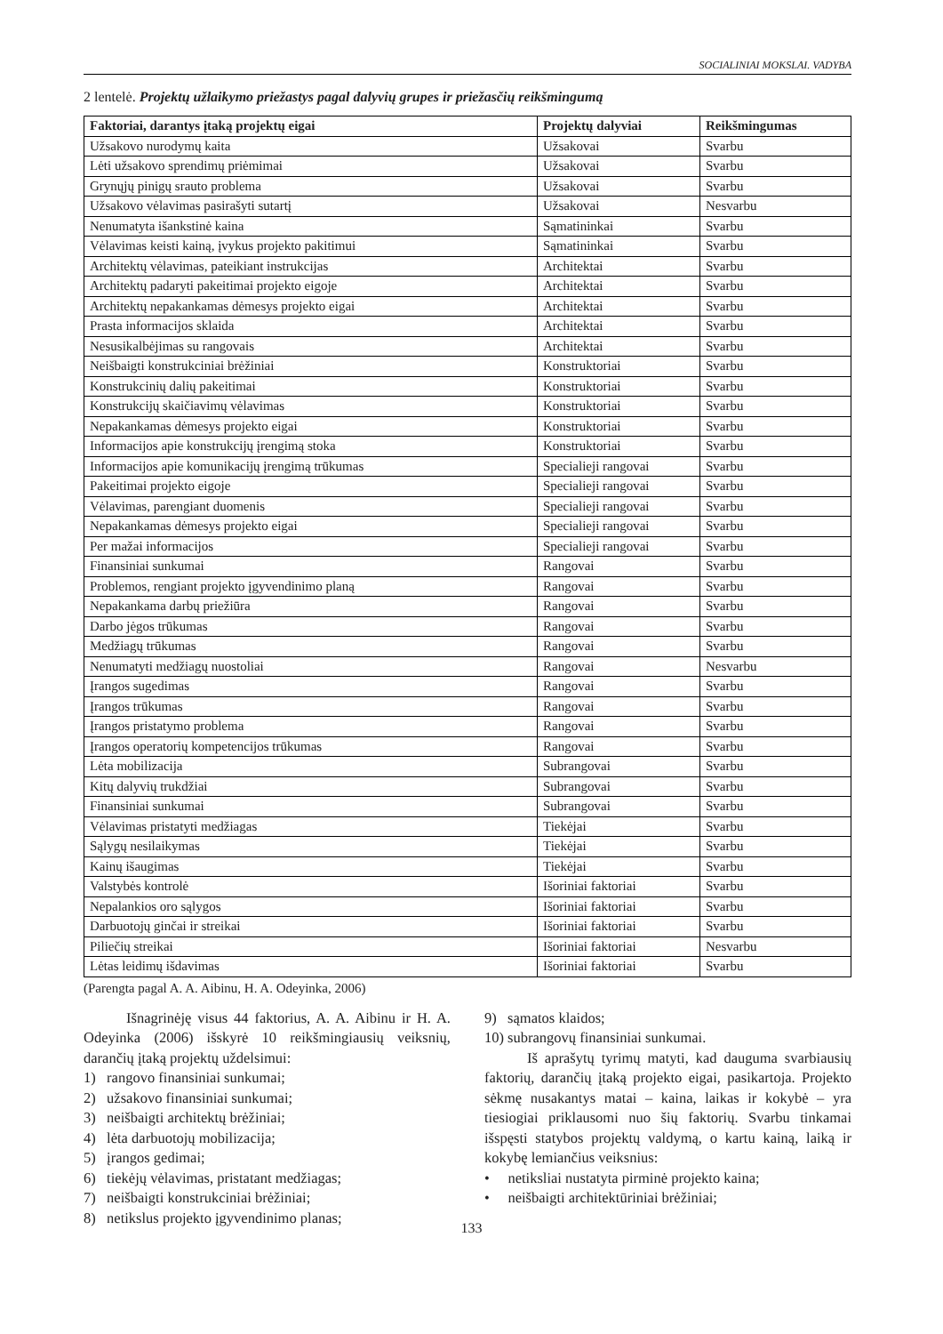SOCIALINIAI MOKSLAI. VADYBA
2 lentelė. Projektų užlaikymo priežastys pagal dalyvių grupes ir priežasčių reikšmingumą
| Faktoriai, darantys įtaką projektų eigai | Projektų dalyviai | Reikšmingumas |
| --- | --- | --- |
| Užsakovo nurodymų kaita | Užsakovai | Svarbu |
| Lėti užsakovo sprendimų priėmimai | Užsakovai | Svarbu |
| Grynųjų pinigų srauto problema | Užsakovai | Svarbu |
| Užsakovo vėlavimas pasirašyti sutartį | Užsakovai | Nesvarbu |
| Nenumatyta išankstinė kaina | Sąmatininkai | Svarbu |
| Vėlavimas keisti kainą, įvykus projekto pakitimui | Sąmatininkai | Svarbu |
| Architektų vėlavimas, pateikiant instrukcijas | Architektai | Svarbu |
| Architektų padaryti pakeitimai projekto eigoje | Architektai | Svarbu |
| Architektų nepakankamas dėmesys projekto eigai | Architektai | Svarbu |
| Prasta informacijos sklaida | Architektai | Svarbu |
| Nesusikalbėjimas su rangovais | Architektai | Svarbu |
| Neišbaigti konstrukciniai brėžiniai | Konstruktoriai | Svarbu |
| Konstrukcinių dalių pakeitimai | Konstruktoriai | Svarbu |
| Konstrukcijų skaičiavimų vėlavimas | Konstruktoriai | Svarbu |
| Nepakankamas dėmesys projekto eigai | Konstruktoriai | Svarbu |
| Informacijos apie konstrukcijų įrengimą stoka | Konstruktoriai | Svarbu |
| Informacijos apie komunikacijų įrengimą trūkumas | Specialieji rangovai | Svarbu |
| Pakeitimai projekto eigoje | Specialieji rangovai | Svarbu |
| Vėlavimas, parengiant duomenis | Specialieji rangovai | Svarbu |
| Nepakankamas dėmesys projekto eigai | Specialieji rangovai | Svarbu |
| Per mažai informacijos | Specialieji rangovai | Svarbu |
| Finansiniai sunkumai | Rangovai | Svarbu |
| Problemos, rengiant projekto įgyvendinimo planą | Rangovai | Svarbu |
| Nepakankama darbų priežiūra | Rangovai | Svarbu |
| Darbo jėgos trūkumas | Rangovai | Svarbu |
| Medžiagų trūkumas | Rangovai | Svarbu |
| Nenumatyti medžiagų nuostoliai | Rangovai | Nesvarbu |
| Įrangos sugedimas | Rangovai | Svarbu |
| Įrangos trūkumas | Rangovai | Svarbu |
| Įrangos pristatymo problema | Rangovai | Svarbu |
| Įrangos operatorių kompetencijos trūkumas | Rangovai | Svarbu |
| Lėta mobilizacija | Subrangovai | Svarbu |
| Kitų dalyvių trukdžiai | Subrangovai | Svarbu |
| Finansiniai sunkumai | Subrangovai | Svarbu |
| Vėlavimas pristatyti medžiagas | Tiekėjai | Svarbu |
| Sąlygų nesilaikymas | Tiekėjai | Svarbu |
| Kainų išaugimas | Tiekėjai | Svarbu |
| Valstybės kontrolė | Išoriniai faktoriai | Svarbu |
| Nepalankios oro sąlygos | Išoriniai faktoriai | Svarbu |
| Darbuotojų ginčai ir streikai | Išoriniai faktoriai | Svarbu |
| Piliečių streikai | Išoriniai faktoriai | Nesvarbu |
| Lėtas leidimų išdavimas | Išoriniai faktoriai | Svarbu |
(Parengta pagal A. A. Aibinu, H. A. Odeyinka, 2006)
Išnagrinėję visus 44 faktorius, A. A. Aibinu ir H. A. Odeyinka (2006) išskyrė 10 reikšmingiausių veiksnių, darančių įtaką projektų uždelsimui:
1) rangovo finansiniai sunkumai;
2) užsakovo finansiniai sunkumai;
3) neišbaigti architektų brėžiniai;
4) lėta darbuotojų mobilizacija;
5) įrangos gedimai;
6) tiekėjų vėlavimas, pristatant medžiagas;
7) neišbaigti konstrukciniai brėžiniai;
8) netikslus projekto įgyvendinimo planas;
9) sąmatos klaidos;
10) subrangovų finansiniai sunkumai.
Iš aprašytų tyrimų matyti, kad dauguma svarbiausių faktorių, darančių įtaką projekto eigai, pasikartoja. Projekto sėkmę nusakantys matai – kaina, laikas ir kokybė – yra tiesiogiai priklausomi nuo šių faktorių. Svarbu tinkamai išspęsti statybos projektų valdymą, o kartu kainą, laiką ir kokybę lemiančius veiksnius:
• netiksliai nustatyta pirminė projekto kaina;
• neišbaigti architektūriniai brėžiniai;
133